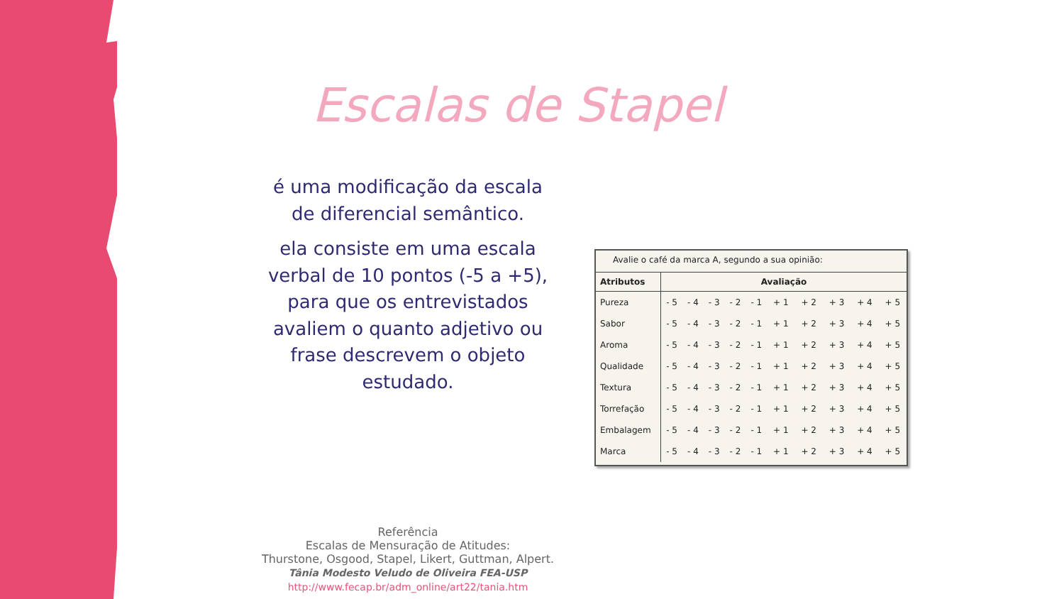Escalas de Stapel
é uma modificação da escala de diferencial semântico.
ela consiste em uma escala verbal de 10 pontos (-5 a +5), para que os entrevistados avaliem o quanto adjetivo ou frase descrevem o objeto estudado.
Avalie o café da marca A, segundo a sua opinião:
| Atributos | Avaliação | | | | | | | | | |
| --- | --- | --- | --- | --- | --- | --- | --- | --- | --- | --- |
| Pureza | - 5 | - 4 | - 3 | - 2 | - 1 | + 1 | + 2 | + 3 | + 4 | + 5 |
| Sabor | - 5 | - 4 | - 3 | - 2 | - 1 | + 1 | + 2 | + 3 | + 4 | + 5 |
| Aroma | - 5 | - 4 | - 3 | - 2 | - 1 | + 1 | + 2 | + 3 | + 4 | + 5 |
| Qualidade | - 5 | - 4 | - 3 | - 2 | - 1 | + 1 | + 2 | + 3 | + 4 | + 5 |
| Textura | - 5 | - 4 | - 3 | - 2 | - 1 | + 1 | + 2 | + 3 | + 4 | + 5 |
| Torrefação | - 5 | - 4 | - 3 | - 2 | - 1 | + 1 | + 2 | + 3 | + 4 | + 5 |
| Embalagem | - 5 | - 4 | - 3 | - 2 | - 1 | + 1 | + 2 | + 3 | + 4 | + 5 |
| Marca | - 5 | - 4 | - 3 | - 2 | - 1 | + 1 | + 2 | + 3 | + 4 | + 5 |
Referência
Escalas de Mensuração de Atitudes:
Thurstone, Osgood, Stapel, Likert, Guttman, Alpert.
Tânia Modesto Veludo de Oliveira FEA-USP
http://www.fecap.br/adm_online/art22/tania.htm